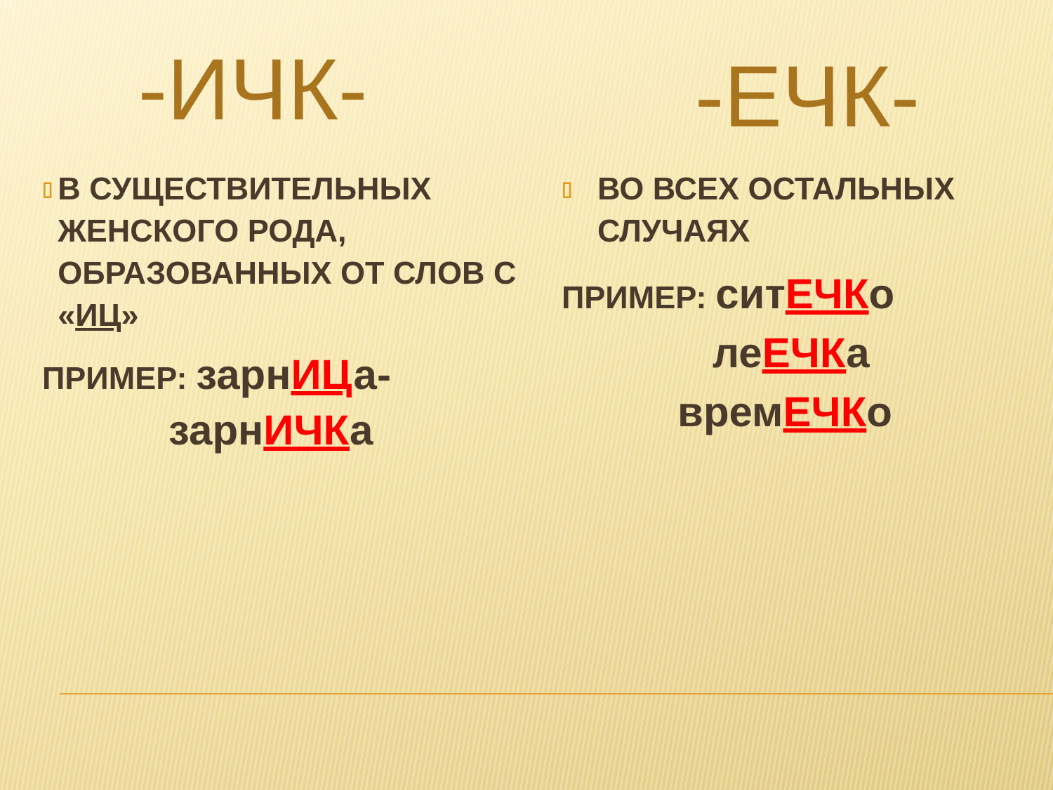-ИЧК-
▯ В СУЩЕСТВИТЕЛЬНЫХ ЖЕНСКОГО РОДА, ОБРАЗОВАННЫХ ОТ СЛОВ С «ИЦ»
ПРИМЕР: зарнИЦа-
зарнИЧКа
-ЕЧК-
▯ ВО ВСЕХ ОСТАЛЬНЫХ СЛУЧАЯХ
ПРИМЕР: ситЕЧКо
леЕЧКа
времЕЧКо